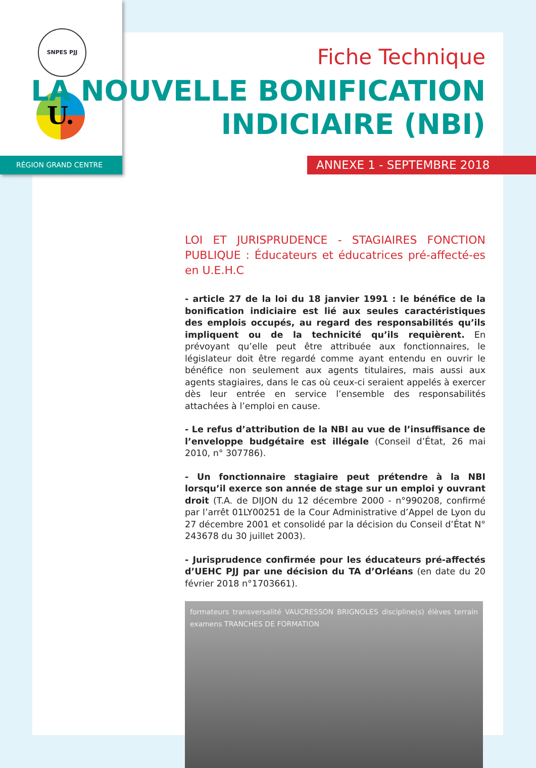SNPES PJJ
U.
RÉGION GRAND CENTRE
Fiche Technique
LA NOUVELLE BONIFICATION
INDICIAIRE (NBI)
ANNEXE 1 - SEPTEMBRE 2018
LOI ET JURISPRUDENCE - STAGIAIRES FONCTION PUBLIQUE : Éducateurs et éducatrices pré-affecté-es en U.E.H.C
- article 27 de la loi du 18 janvier 1991 : le bénéfice de la bonification indiciaire est lié aux seules caractéristiques des emplois occupés, au regard des responsabilités qu’ils impliquent ou de la technicité qu’ils requièrent. En prévoyant qu’elle peut être attribuée aux fonctionnaires, le législateur doit être regardé comme ayant entendu en ouvrir le bénéfice non seulement aux agents titulaires, mais aussi aux agents stagiaires, dans le cas où ceux-ci seraient appelés à exercer dès leur entrée en service l’ensemble des responsabilités attachées à l’emploi en cause.
- Le refus d’attribution de la NBI au vue de l’insuffisance de l’enveloppe budgétaire est illégale (Conseil d’État, 26 mai 2010, n° 307786).
- Un fonctionnaire stagiaire peut prétendre à la NBI lorsqu’il exerce son année de stage sur un emploi y ouvrant droit (T.A. de DIJON du 12 décembre 2000 - n°990208, confirmé par l’arrêt 01LY00251 de la Cour Administrative d’Appel de Lyon du 27 décembre 2001 et consolidé par la décision du Conseil d’État N° 243678 du 30 juillet 2003).
- Jurisprudence confirmée pour les éducateurs pré-affectés d’UEHC PJJ par une décision du TA d’Orléans (en date du 20 février 2018 n°1703661).
formateurs transversalité VAUCRESSON BRIGNOLES discipline(s) élèves terrain examens TRANCHES DE FORMATION